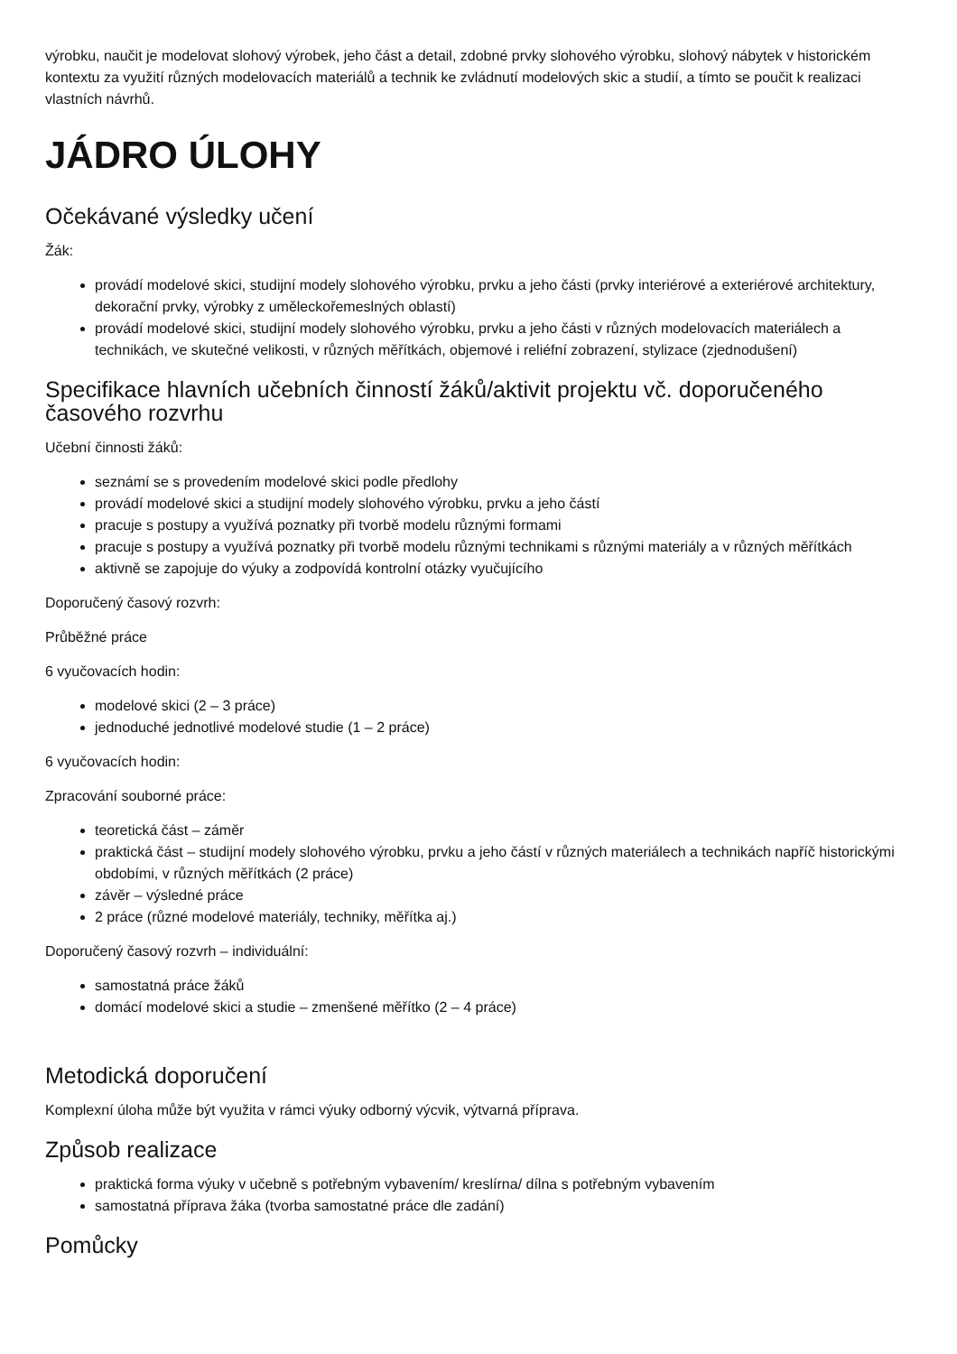výrobku, naučit je modelovat slohový výrobek, jeho část a detail, zdobné prvky slohového výrobku, slohový nábytek v historickém kontextu za využití různých modelovacích materiálů a technik ke zvládnutí modelových skic a studií, a tímto se poučit k realizaci vlastních návrhů.
JÁDRO ÚLOHY
Očekávané výsledky učení
Žák:
provádí modelové skici, studijní modely slohového výrobku, prvku a jeho části (prvky interiérové a exteriérové architektury, dekorační prvky, výrobky z uměleckořemeslných oblastí)
provádí modelové skici, studijní modely slohového výrobku, prvku a jeho části v různých modelovacích materiálech a technikách, ve skutečné velikosti, v různých měřítkách, objemové i reliéfní zobrazení, stylizace (zjednodušení)
Specifikace hlavních učebních činností žáků/aktivit projektu vč. doporučeného časového rozvrhu
Učební činnosti žáků:
seznámí se s provedením modelové skici podle předlohy
provádí modelové skici a studijní modely slohového výrobku, prvku a jeho částí
pracuje s postupy a využívá poznatky při tvorbě modelu různými formami
pracuje s postupy a využívá poznatky při tvorbě modelu různými technikami s různými materiály a v různých měřítkách
aktivně se zapojuje do výuky a zodpovídá kontrolní otázky vyučujícího
Doporučený časový rozvrh:
Průběžné práce
6 vyučovacích hodin:
modelové skici (2 – 3 práce)
jednoduché jednotlivé modelové studie (1 – 2 práce)
6 vyučovacích hodin:
Zpracování souborné práce:
teoretická část – záměr
praktická část – studijní modely slohového výrobku, prvku a jeho částí v různých materiálech a technikách napříč historickými obdobími, v různých měřítkách (2 práce)
závěr – výsledné práce
2 práce (různé modelové materiály, techniky, měřítka aj.)
Doporučený časový rozvrh – individuální:
samostatná práce žáků
domácí modelové skici a studie – zmenšené měřítko (2 – 4 práce)
Metodická doporučení
Komplexní úloha může být využita v rámci výuky odborný výcvik, výtvarná příprava.
Způsob realizace
praktická forma výuky v učebně s potřebným vybavením/ kreslírna/ dílna s potřebným vybavením
samostatná příprava žáka (tvorba samostatné práce dle zadání)
Pomůcky